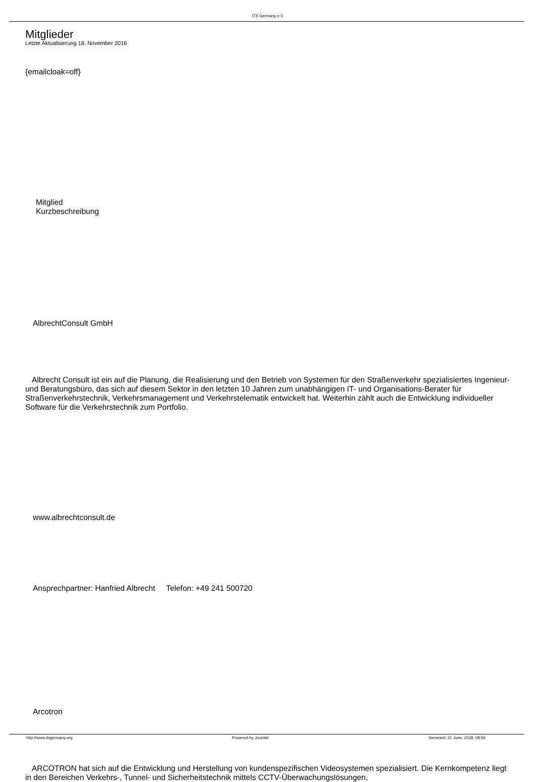ITS Germany e.V.
Mitglieder
Letzte Aktualisierung 18. November 2016
{emailcloak=off}
Mitglied
Kurzbeschreibung
AlbrechtConsult GmbH
Albrecht Consult ist ein auf die Planung, die Realisierung und den Betrieb von Systemen für den Straßenverkehr spezialisiertes Ingenieur- und Beratungsbüro, das sich auf diesem Sektor in den letzten 10 Jahren zum unabhängigen IT- und Organisations-Berater für Straßenverkehrstechnik, Verkehrsmanagement und Verkehrstelematik entwickelt hat. Weiterhin zählt auch die Entwicklung individueller Software für die Verkehrstechnik zum Portfolio.
www.albrechtconsult.de
Ansprechpartner: Hanfried Albrecht Telefon: +49 241 500720
Arcotron
ARCOTRON hat sich auf die Entwicklung und Herstellung von kundenspezifischen Videosystemen spezialisiert. Die Kernkompetenz liegt in den Bereichen Verkehrs-, Tunnel- und Sicherheitstechnik mittels CCTV-Überwachungslösungen,
http://www.itsgermany.org Powered by Joomla! Generiert: 21 June, 2018, 08:56